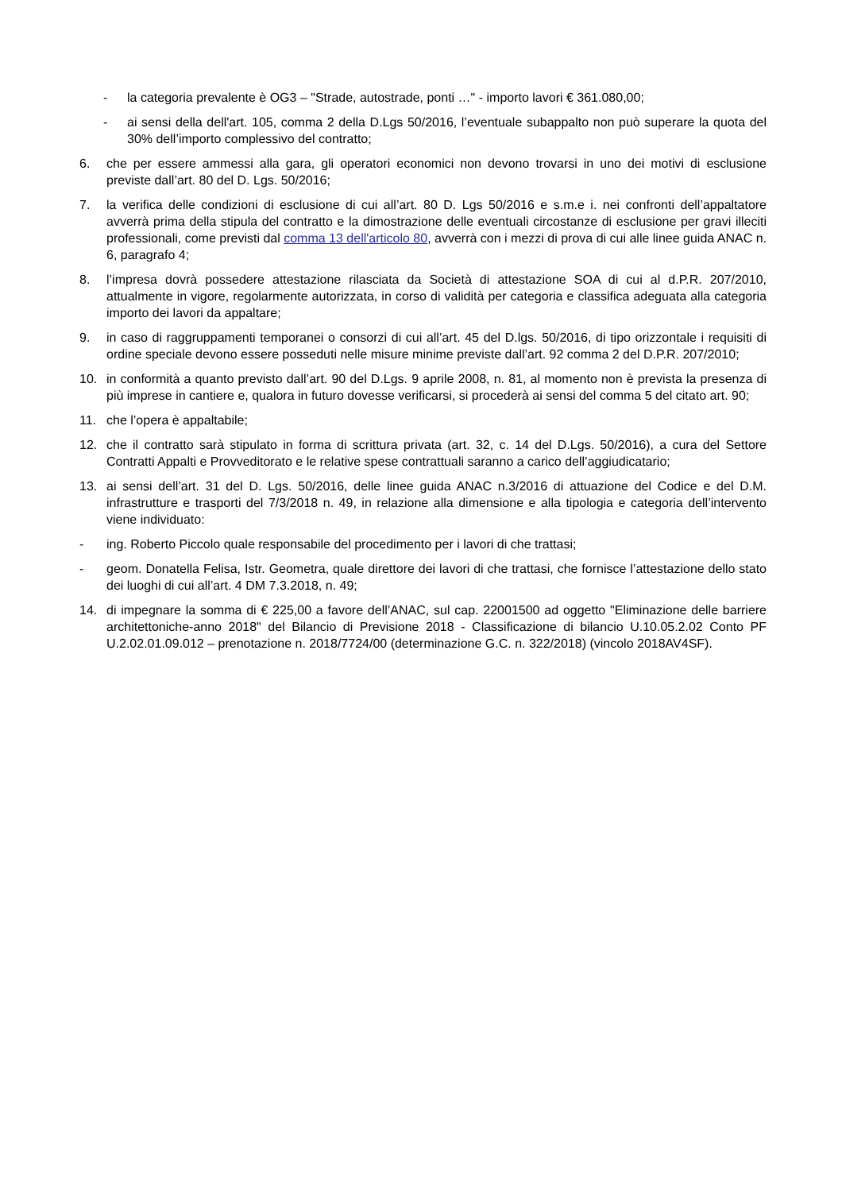- la categoria prevalente è OG3 – "Strade, autostrade, ponti …" - importo lavori € 361.080,00;
- ai sensi della dell'art. 105, comma 2 della D.Lgs 50/2016, l’eventuale subappalto non può superare la quota del 30% dell’importo complessivo del contratto;
6. che per essere ammessi alla gara, gli operatori economici non devono trovarsi in uno dei motivi di esclusione previste dall’art. 80 del D. Lgs. 50/2016;
7. la verifica delle condizioni di esclusione di cui all’art. 80 D. Lgs 50/2016 e s.m.e i. nei confronti dell’appaltatore avverrà prima della stipula del contratto e la dimostrazione delle eventuali circostanze di esclusione per gravi illeciti professionali, come previsti dal comma 13 dell'articolo 80, avverrà con i mezzi di prova di cui alle linee guida ANAC n. 6, paragrafo 4;
8. l’impresa dovrà possedere attestazione rilasciata da Società di attestazione SOA di cui al d.P.R. 207/2010, attualmente in vigore, regolarmente autorizzata, in corso di validità per categoria e classifica adeguata alla categoria importo dei lavori da appaltare;
9. in caso di raggruppamenti temporanei o consorzi di cui all’art. 45 del D.lgs. 50/2016, di tipo orizzontale i requisiti di ordine speciale devono essere posseduti nelle misure minime previste dall’art. 92 comma 2 del D.P.R. 207/2010;
10. in conformità a quanto previsto dall’art. 90 del D.Lgs. 9 aprile 2008, n. 81, al momento non è prevista la presenza di più imprese in cantiere e, qualora in futuro dovesse verificarsi, si procederà ai sensi del comma 5 del citato art. 90;
11. che l’opera è appaltabile;
12. che il contratto sarà stipulato in forma di scrittura privata (art. 32, c. 14 del D.Lgs. 50/2016), a cura del Settore Contratti Appalti e Provveditorato e le relative spese contrattuali saranno a carico dell’aggiudicatario;
13. ai sensi dell’art. 31 del D. Lgs. 50/2016, delle linee guida ANAC n.3/2016 di attuazione del Codice e del D.M. infrastrutture e trasporti del 7/3/2018 n. 49, in relazione alla dimensione e alla tipologia e categoria dell’intervento viene individuato:
- ing. Roberto Piccolo quale responsabile del procedimento per i lavori di che trattasi;
- geom. Donatella Felisa, Istr. Geometra, quale direttore dei lavori di che trattasi, che fornisce l’attestazione dello stato dei luoghi di cui all’art. 4 DM 7.3.2018, n. 49;
14. di impegnare la somma di € 225,00 a favore dell’ANAC, sul cap. 22001500 ad oggetto "Eliminazione delle barriere architettoniche-anno 2018" del Bilancio di Previsione 2018 - Classificazione di bilancio U.10.05.2.02 Conto PF U.2.02.01.09.012 – prenotazione n. 2018/7724/00 (determinazione G.C. n. 322/2018) (vincolo 2018AV4SF).